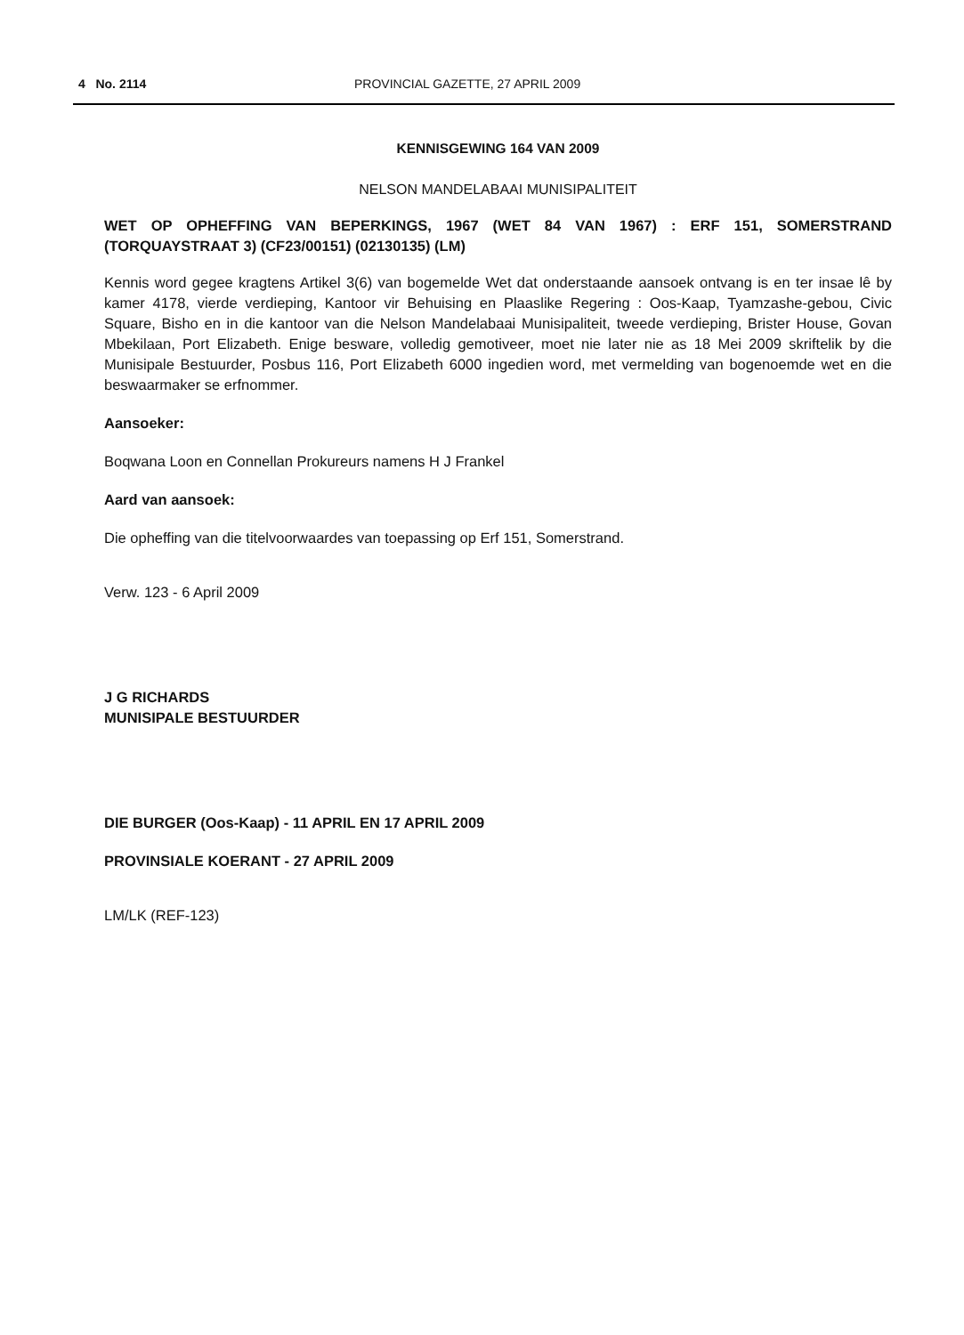4 No. 2114 PROVINCIAL GAZETTE, 27 APRIL 2009
KENNISGEWING 164 VAN 2009
NELSON MANDELABAAI MUNISIPALITEIT
WET OP OPHEFFING VAN BEPERKINGS, 1967 (WET 84 VAN 1967) : ERF 151, SOMERSTRAND (TORQUAYSTRAAT 3) (CF23/00151) (02130135) (LM)
Kennis word gegee kragtens Artikel 3(6) van bogemelde Wet dat onderstaande aansoek ontvang is en ter insae lê by kamer 4178, vierde verdieping, Kantoor vir Behuising en Plaaslike Regering : Oos-Kaap, Tyamzashe-gebou, Civic Square, Bisho en in die kantoor van die Nelson Mandelabaai Munisipaliteit, tweede verdieping, Brister House, Govan Mbekilaan, Port Elizabeth. Enige besware, volledig gemotiveer, moet nie later nie as 18 Mei 2009 skriftelik by die Munisipale Bestuurder, Posbus 116, Port Elizabeth 6000 ingedien word, met vermelding van bogenoemde wet en die beswaarmaker se erfnommer.
Aansoeker:
Boqwana Loon en Connellan Prokureurs namens H J Frankel
Aard van aansoek:
Die opheffing van die titelvoorwaardes van toepassing op Erf 151, Somerstrand.
Verw. 123 - 6 April 2009
J G RICHARDS
MUNISIPALE BESTUURDER
DIE BURGER (Oos-Kaap) - 11 APRIL EN 17 APRIL 2009
PROVINSIALE KOERANT - 27 APRIL 2009
LM/LK (REF-123)